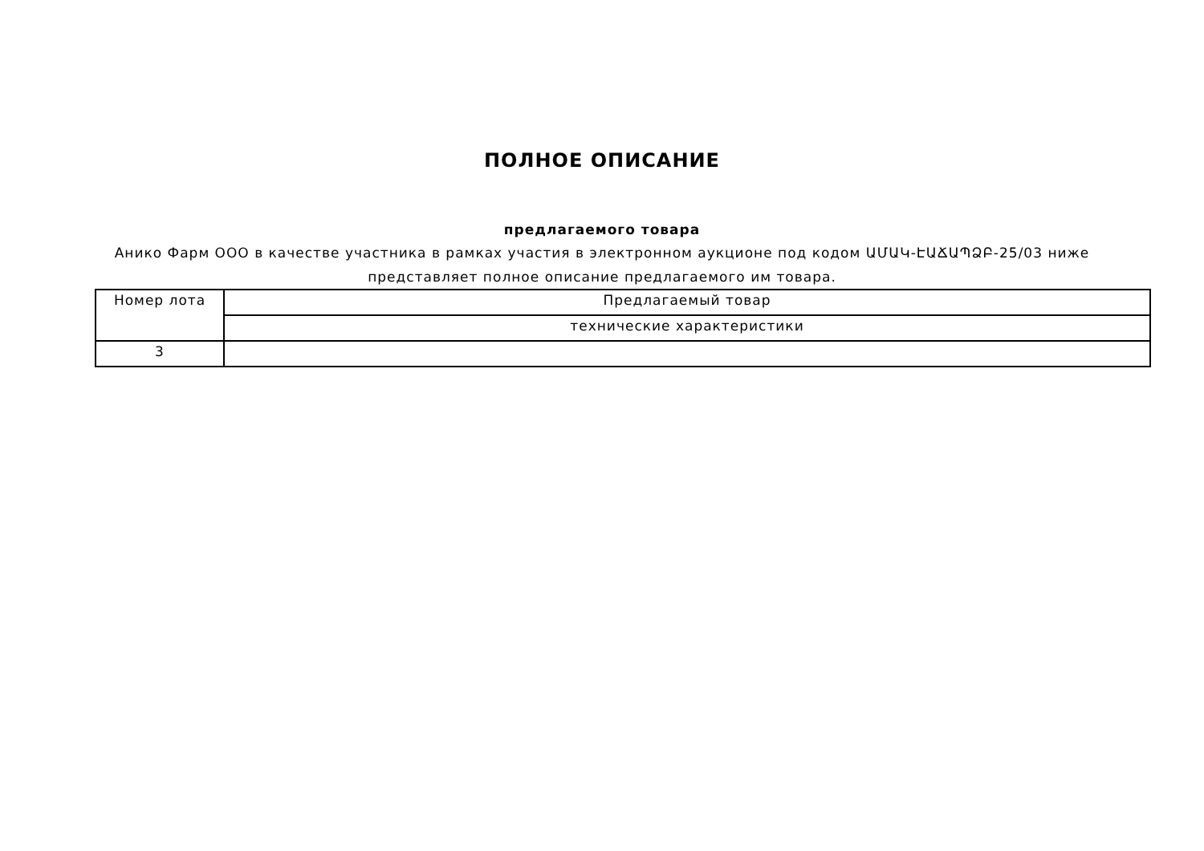ПОЛНОЕ ОПИСАНИЕ
предлагаемого товара
Анико Фарм ООО в качестве участника в рамках участия в электронном аукционе под кодом ԱՄԱԿ-ԷԱՃԱՊՁԲ-25/03 ниже представляет полное описание предлагаемого им товара.
| Номер лота | Предлагаемый товар |
| --- | --- |
| | технические характеристики |
| 3 | |